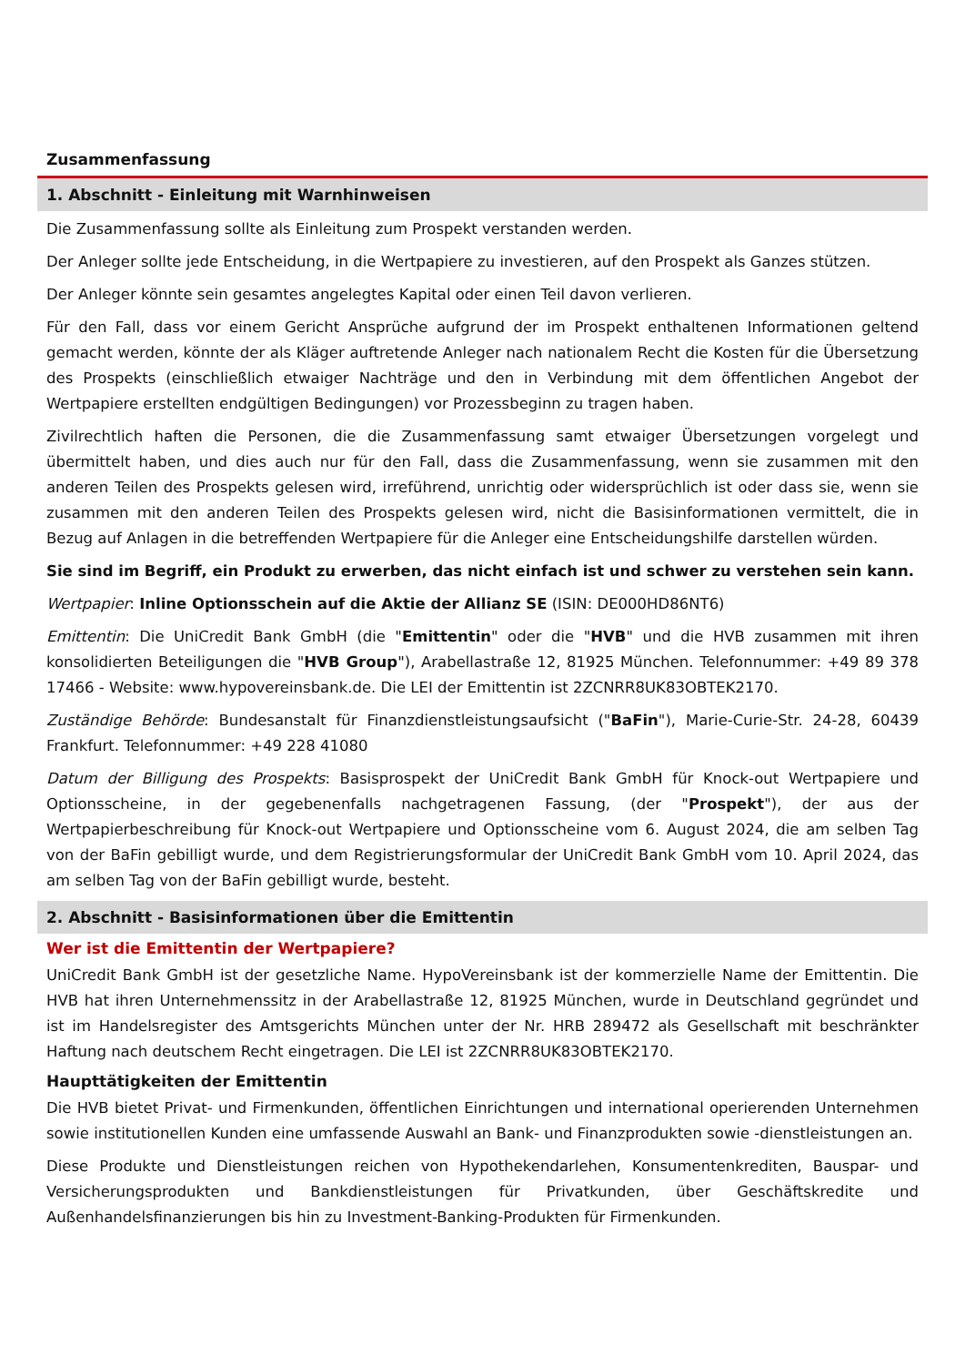Zusammenfassung
1. Abschnitt - Einleitung mit Warnhinweisen
Die Zusammenfassung sollte als Einleitung zum Prospekt verstanden werden.
Der Anleger sollte jede Entscheidung, in die Wertpapiere zu investieren, auf den Prospekt als Ganzes stützen.
Der Anleger könnte sein gesamtes angelegtes Kapital oder einen Teil davon verlieren.
Für den Fall, dass vor einem Gericht Ansprüche aufgrund der im Prospekt enthaltenen Informationen geltend gemacht werden, könnte der als Kläger auftretende Anleger nach nationalem Recht die Kosten für die Übersetzung des Prospekts (einschließlich etwaiger Nachträge und den in Verbindung mit dem öffentlichen Angebot der Wertpapiere erstellten endgültigen Bedingungen) vor Prozessbeginn zu tragen haben.
Zivilrechtlich haften die Personen, die die Zusammenfassung samt etwaiger Übersetzungen vorgelegt und übermittelt haben, und dies auch nur für den Fall, dass die Zusammenfassung, wenn sie zusammen mit den anderen Teilen des Prospekts gelesen wird, irreführend, unrichtig oder widersprüchlich ist oder dass sie, wenn sie zusammen mit den anderen Teilen des Prospekts gelesen wird, nicht die Basisinformationen vermittelt, die in Bezug auf Anlagen in die betreffenden Wertpapiere für die Anleger eine Entscheidungshilfe darstellen würden.
Sie sind im Begriff, ein Produkt zu erwerben, das nicht einfach ist und schwer zu verstehen sein kann.
Wertpapier: Inline Optionsschein auf die Aktie der Allianz SE (ISIN: DE000HD86NT6)
Emittentin: Die UniCredit Bank GmbH (die "Emittentin" oder die "HVB" und die HVB zusammen mit ihren konsolidierten Beteiligungen die "HVB Group"), Arabellastraße 12, 81925 München. Telefonnummer: +49 89 378 17466 - Website: www.hypovereinsbank.de. Die LEI der Emittentin ist 2ZCNRR8UK83OBTEK2170.
Zuständige Behörde: Bundesanstalt für Finanzdienstleistungsaufsicht ("BaFin"), Marie-Curie-Str. 24-28, 60439 Frankfurt. Telefonnummer: +49 228 41080
Datum der Billigung des Prospekts: Basisprospekt der UniCredit Bank GmbH für Knock-out Wertpapiere und Optionsscheine, in der gegebenenfalls nachgetragenen Fassung, (der "Prospekt"), der aus der Wertpapierbeschreibung für Knock-out Wertpapiere und Optionsscheine vom 6. August 2024, die am selben Tag von der BaFin gebilligt wurde, und dem Registrierungsformular der UniCredit Bank GmbH vom 10. April 2024, das am selben Tag von der BaFin gebilligt wurde, besteht.
2. Abschnitt - Basisinformationen über die Emittentin
Wer ist die Emittentin der Wertpapiere?
UniCredit Bank GmbH ist der gesetzliche Name. HypoVereinsbank ist der kommerzielle Name der Emittentin. Die HVB hat ihren Unternehmenssitz in der Arabellastraße 12, 81925 München, wurde in Deutschland gegründet und ist im Handelsregister des Amtsgerichts München unter der Nr. HRB 289472 als Gesellschaft mit beschränkter Haftung nach deutschem Recht eingetragen. Die LEI ist 2ZCNRR8UK83OBTEK2170.
Haupttätigkeiten der Emittentin
Die HVB bietet Privat- und Firmenkunden, öffentlichen Einrichtungen und international operierenden Unternehmen sowie institutionellen Kunden eine umfassende Auswahl an Bank- und Finanzprodukten sowie -dienstleistungen an.
Diese Produkte und Dienstleistungen reichen von Hypothekendarlehen, Konsumentenkrediten, Bauspar- und Versicherungsprodukten und Bankdienstleistungen für Privatkunden, über Geschäftskredite und Außenhandelsfinanzierungen bis hin zu Investment-Banking-Produkten für Firmenkunden.